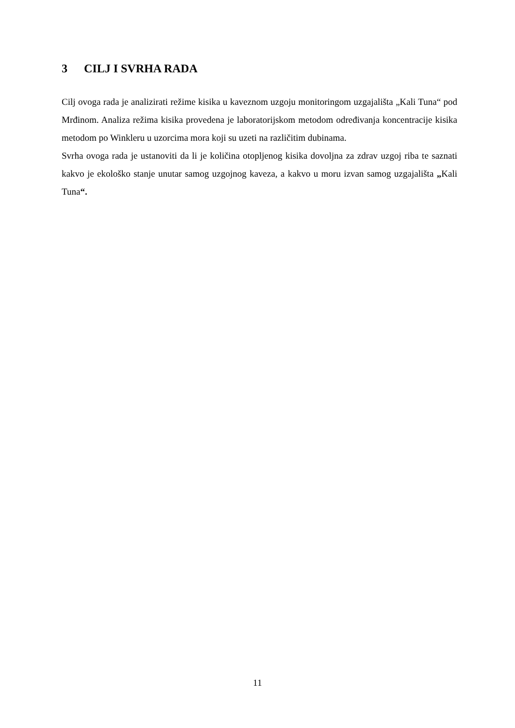3 CILJ I SVRHA RADA
Cilj ovoga rada je analizirati režime kisika u kaveznom uzgoju monitoringom uzgajališta „Kali Tuna“ pod Mrđinom. Analiza režima kisika provedena je laboratorijskom metodom određivanja koncentracije kisika metodom po Winkleru u uzorcima mora koji su uzeti na različitim dubinama.
Svrha ovoga rada je ustanoviti da li je količina otopljenog kisika dovoljna za zdrav uzgoj riba te saznati kakvo je ekološko stanje unutar samog uzgojnog kaveza, a kakvo u moru izvan samog uzgajališta „Kali Tuna“.
11